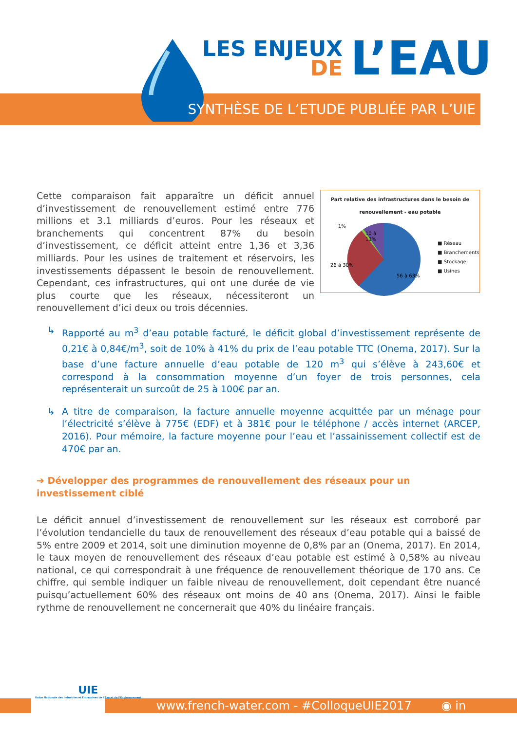LES ENJEUX
DE
L’EAU
SYNTHÈSE DE L’ETUDE PUBLIÉE PAR L’UIE
Cette comparaison fait apparaître un déficit annuel d’investissement de renouvellement estimé entre 776 millions et 3.1 milliards d’euros. Pour les réseaux et branchements qui concentrent 87% du besoin d’investissement, ce déficit atteint entre 1,36 et 3,36 milliards. Pour les usines de traitement et réservoirs, les investissements dépassent le besoin de renouvellement. Cependant, ces infrastructures, qui ont une durée de vie plus courte que les réseaux, nécessiteront un renouvellement d’ici deux ou trois décennies.
Part relative des infrastructures dans le besoin de renouvellement - eau potable
1%
10 à
13%
26 à 30%
56 à 63%
■ Réseau
■ Branchements
■ Stockage
■ Usines
↳ Rapporté au m<sup>3</sup> d’eau potable facturé, le déficit global d’investissement représente de 0,21€ à 0,84€/m<sup>3</sup>, soit de 10% à 41% du prix de l’eau potable TTC (Onema, 2017). Sur la base d’une facture annuelle d’eau potable de 120 m<sup>3</sup> qui s’élève à 243,60€ et correspond à la consommation moyenne d’un foyer de trois personnes, cela représenterait un surcoût de 25 à 100€ par an.
↳ A titre de comparaison, la facture annuelle moyenne acquittée par un ménage pour l’électricité s’élève à 775€ (EDF) et à 381€ pour le téléphone / accès internet (ARCEP, 2016). Pour mémoire, la facture moyenne pour l’eau et l’assainissement collectif est de 470€ par an.
➔ Développer des programmes de renouvellement des réseaux pour un investissement ciblé
Le déficit annuel d’investissement de renouvellement sur les réseaux est corroboré par l’évolution tendancielle du taux de renouvellement des réseaux d’eau potable qui a baissé de 5% entre 2009 et 2014, soit une diminution moyenne de 0,8% par an (Onema, 2017). En 2014, le taux moyen de renouvellement des réseaux d’eau potable est estimé à 0,58% au niveau national, ce qui correspondrait à une fréquence de renouvellement théorique de 170 ans. Ce chiffre, qui semble indiquer un faible niveau de renouvellement, doit cependant être nuancé puisqu’actuellement 60% des réseaux ont moins de 40 ans (Onema, 2017). Ainsi le faible rythme de renouvellement ne concernerait que 40% du linéaire français.
UIE
Union Nationale des Industries et Entreprises de l’Eau et de l’Environnement
www.french-water.com - #ColloqueUIE2017 ◉ in